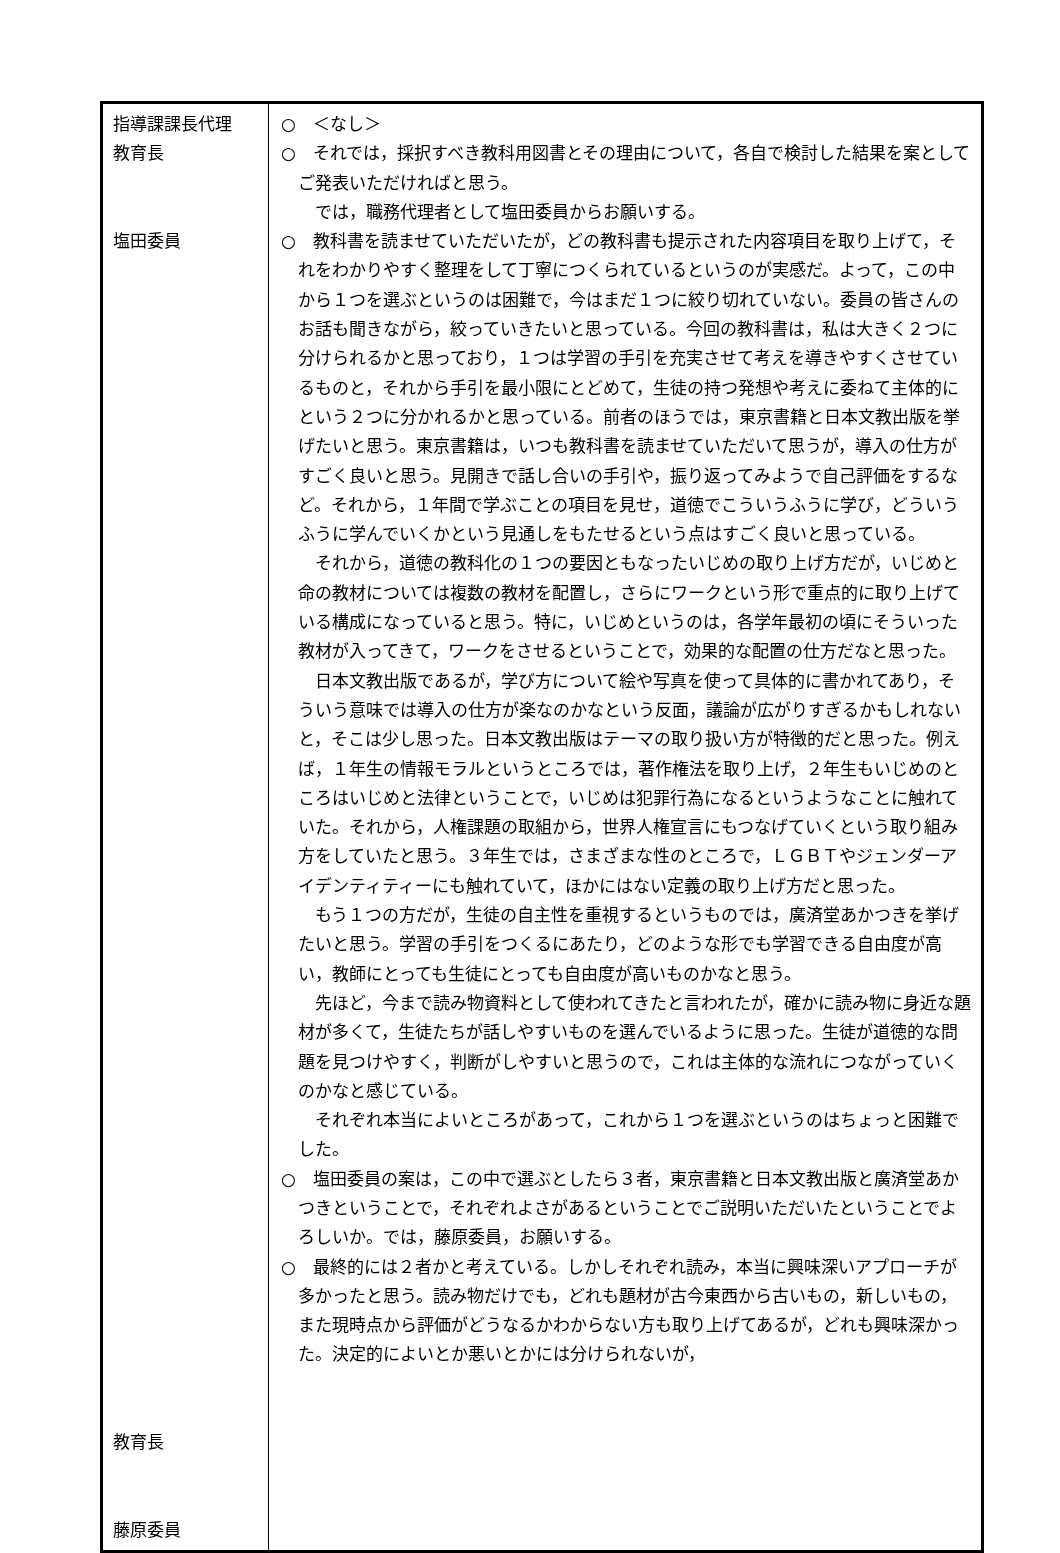| 指導課課長代理 教育長 塩田委員 教育長 藤原委員 | ○ ＜なし＞ ○ それでは，採択すべき教科用図書とその理由について，各自で検討した結果を案としてご発表いただければと思う。 では，職務代理者として塩田委員からお願いする。 ○ 教科書を読ませていただいたが，どの教科書も提示された内容項目を取り上げて，それをわかりやすく整理をして丁寧につくられているというのが実感だ。よって，この中から１つを選ぶというのは困難で，今はまだ１つに絞り切れていない。委員の皆さんのお話も聞きながら，絞っていきたいと思っている。今回の教科書は，私は大きく２つに分けられるかと思っており，１つは学習の手引を充実させて考えを導きやすくさせているものと，それから手引を最小限にとどめて，生徒の持つ発想や考えに委ねて主体的にという２つに分かれるかと思っている。前者のほうでは，東京書籍と日本文教出版を挙げたいと思う。東京書籍は，いつも教科書を読ませていただいて思うが，導入の仕方がすごく良いと思う。見開きで話し合いの手引や，振り返ってみようで自己評価をするなど。それから，１年間で学ぶことの項目を見せ，道徳でこういうふうに学び，どういうふうに学んでいくかという見通しをもたせるという点はすごく良いと思っている。 それから，道徳の教科化の１つの要因ともなったいじめの取り上げ方だが，いじめと命の教材については複数の教材を配置し，さらにワークという形で重点的に取り上げている構成になっていると思う。特に，いじめというのは，各学年最初の頃にそういった教材が入ってきて，ワークをさせるということで，効果的な配置の仕方だなと思った。 日本文教出版であるが，学び方について絵や写真を使って具体的に書かれてあり，そういう意味では導入の仕方が楽なのかなという反面，議論が広がりすぎるかもしれないと，そこは少し思った。日本文教出版はテーマの取り扱い方が特徴的だと思った。例えば，１年生の情報モラルというところでは，著作権法を取り上げ，２年生もいじめのところはいじめと法律ということで，いじめは犯罪行為になるというようなことに触れていた。それから，人権課題の取組から，世界人権宣言にもつなげていくという取り組み方をしていたと思う。３年生では，さまざまな性のところで，ＬＧＢＴやジェンダーアイデンティティーにも触れていて，ほかにはない定義の取り上げ方だと思った。 もう１つの方だが，生徒の自主性を重視するというものでは，廣済堂あかつきを挙げたいと思う。学習の手引をつくるにあたり，どのような形でも学習できる自由度が高い，教師にとっても生徒にとっても自由度が高いものかなと思う。 先ほど，今まで読み物資料として使われてきたと言われたが，確かに読み物に身近な題材が多くて，生徒たちが話しやすいものを選んでいるように思った。生徒が道徳的な問題を見つけやすく，判断がしやすいと思うので，これは主体的な流れにつながっていくのかなと感じている。 それぞれ本当によいところがあって，これから１つを選ぶというのはちょっと困難でした。 ○ 塩田委員の案は，この中で選ぶとしたら３者，東京書籍と日本文教出版と廣済堂あかつきということで，それぞれよさがあるということでご説明いただいたということでよろしいか。では，藤原委員，お願いする。 ○ 最終的には２者かと考えている。しかしそれぞれ読み，本当に興味深いアプローチが多かったと思う。読み物だけでも，どれも題材が古今東西から古いもの，新しいもの，また現時点から評価がどうなるかわからない方も取り上げてあるが，どれも興味深かった。決定的によいとか悪いとかには分けられないが， |